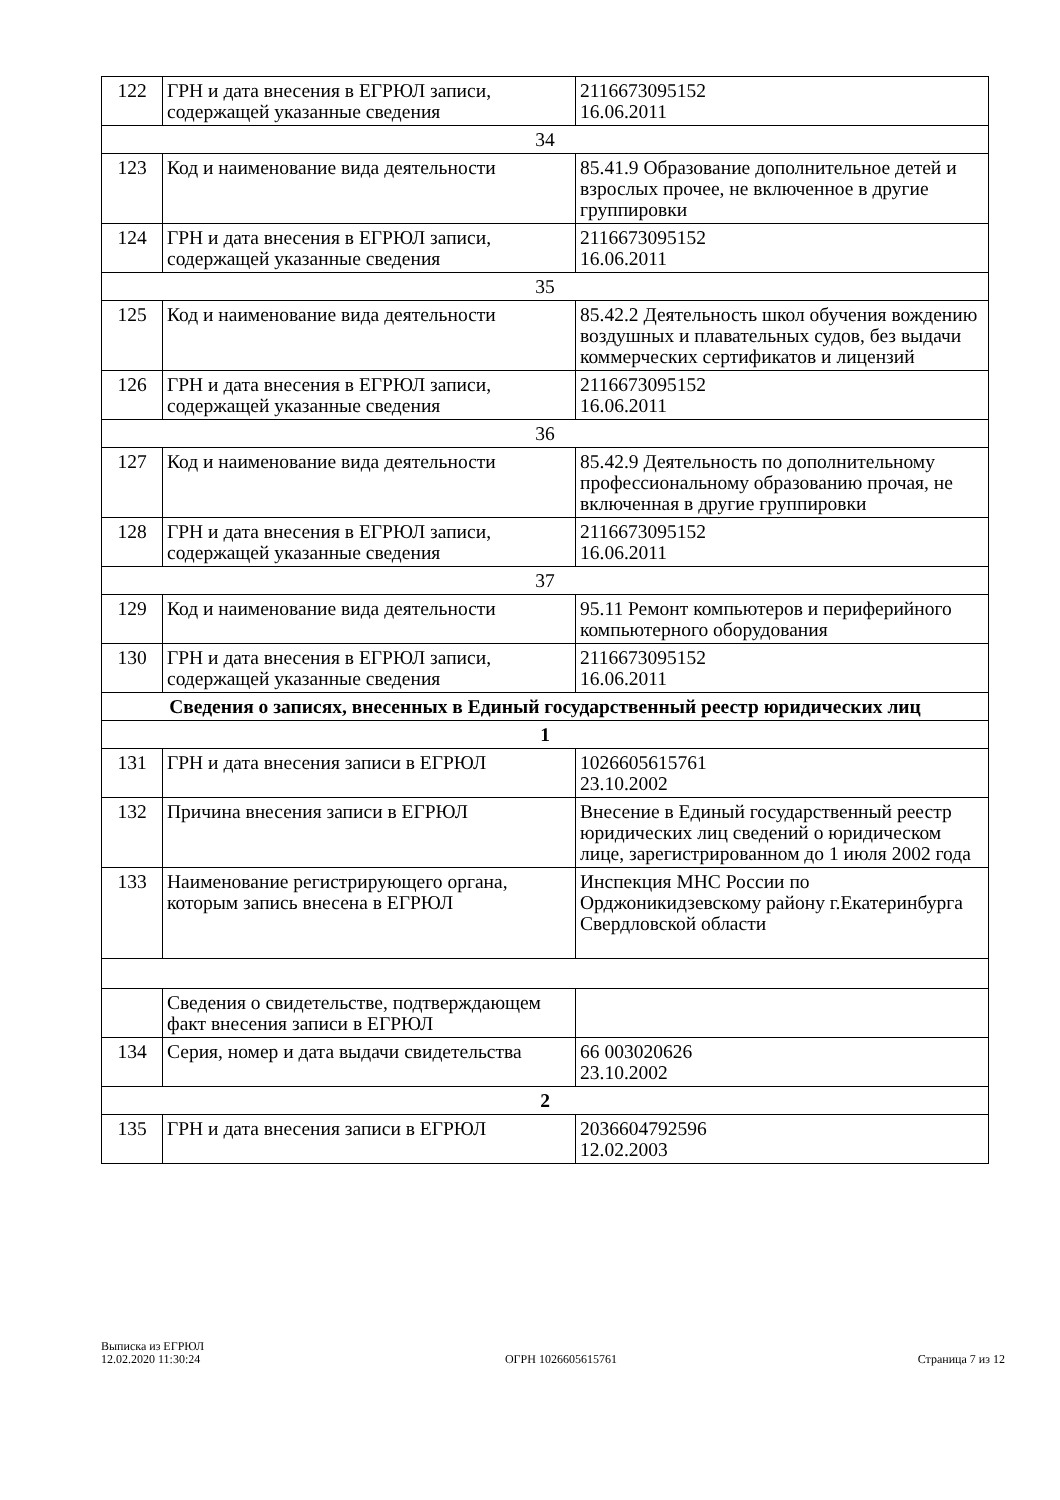| 122 | ГРН и дата внесения в ЕГРЮЛ записи, содержащей указанные сведения | 2116673095152 16.06.2011 |
| 34 | | |
| 123 | Код и наименование вида деятельности | 85.41.9 Образование дополнительное детей и взрослых прочее, не включенное в другие группировки |
| 124 | ГРН и дата внесения в ЕГРЮЛ записи, содержащей указанные сведения | 2116673095152 16.06.2011 |
| 35 | | |
| 125 | Код и наименование вида деятельности | 85.42.2 Деятельность школ обучения вождению воздушных и плавательных судов, без выдачи коммерческих сертификатов и лицензий |
| 126 | ГРН и дата внесения в ЕГРЮЛ записи, содержащей указанные сведения | 2116673095152 16.06.2011 |
| 36 | | |
| 127 | Код и наименование вида деятельности | 85.42.9 Деятельность по дополнительному профессиональному образованию прочая, не включенная в другие группировки |
| 128 | ГРН и дата внесения в ЕГРЮЛ записи, содержащей указанные сведения | 2116673095152 16.06.2011 |
| 37 | | |
| 129 | Код и наименование вида деятельности | 95.11 Ремонт компьютеров и периферийного компьютерного оборудования |
| 130 | ГРН и дата внесения в ЕГРЮЛ записи, содержащей указанные сведения | 2116673095152 16.06.2011 |
| Сведения о записях, внесенных в Единый государственный реестр юридических лиц | | |
| 1 | | |
| 131 | ГРН и дата внесения записи в ЕГРЮЛ | 1026605615761 23.10.2002 |
| 132 | Причина внесения записи в ЕГРЮЛ | Внесение в Единый государственный реестр юридических лиц сведений о юридическом лице, зарегистрированном до 1 июля 2002 года |
| 133 | Наименование регистрирующего органа, которым запись внесена в ЕГРЮЛ | Инспекция МНС России по Орджоникидзевскому району г.Екатеринбурга Свердловской области |
| | Сведения о свидетельстве, подтверждающем факт внесения записи в ЕГРЮЛ | |
| 134 | Серия, номер и дата выдачи свидетельства | 66 003020626 23.10.2002 |
| 2 | | |
| 135 | ГРН и дата внесения записи в ЕГРЮЛ | 2036604792596 12.02.2003 |
Выписка из ЕГРЮЛ
12.02.2020 11:30:24
ОГРН 1026605615761
Страница 7 из 12